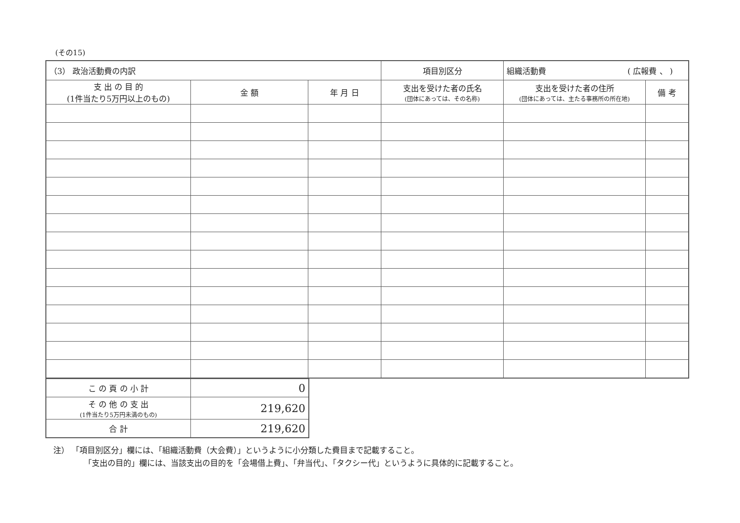(その15)
| （3） 政治活動費の内訳 | | | 項目別区分 | 組織活動費 ( 広報費 、 ) | |
| --- | --- | --- | --- | --- | --- |
| 支 出 の 目 的 (1件当たり5万円以上のもの) | 金 額 | 年 月 日 | 支出を受けた者の氏名 (団体にあっては、その名称) | 支出を受けた者の住所 (団体にあっては、主たる事務所の所在地) | 備 考 |
| こ の 頁 の 小 計 | 0 |
| そ の 他 の 支 出 (1件当たり5万円未満のもの) | 219,620 |
| 合 計 | 219,620 |
注） 「項目別区分」欄には、「組織活動費（大会費）」というように小分類した費目まで記載すること。
「支出の目的」欄には、当該支出の目的を「会場借上費」、「弁当代」、「タクシー代」というように具体的に記載すること。